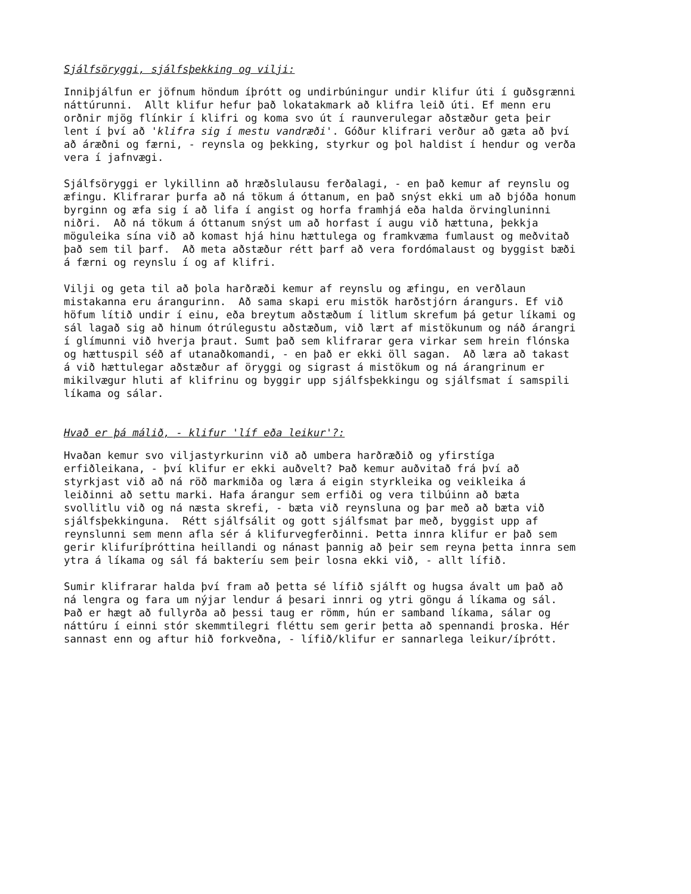Sjálfsöryggi, sjálfsþekking og vilji:
Inniþjálfun er jöfnum höndum íþrótt og undirbúningur undir klifur úti í guðsgrænni
náttúrunni.  Allt klifur hefur það lokatakmark að klifra leið úti. Ef menn eru
orðnir mjög flínkir í klifri og koma svo út í raunverulegar aðstæður geta þeir
lent í því að 'klifra sig í mestu vandræði'. Góður klifrari verður að gæta að því
að áræðni og færni, - reynsla og þekking, styrkur og þol haldist í hendur og verða
vera í jafnvægi.
Sjálfsöryggi er lykillinn að hræðslulausu ferðalagi, - en það kemur af reynslu og
æfingu. Klifrarar þurfa að ná tökum á óttanum, en það snýst ekki um að bjóða honum
byrginn og æfa sig í að lifa í angist og horfa framhjá eða halda örvingluninni
niðri.  Að ná tökum á óttanum snýst um að horfast í augu við hættuna, þekkja
möguleika sína við að komast hjá hinu hættulega og framkvæma fumlaust og meðvitað
það sem til þarf.  Að meta aðstæður rétt þarf að vera fordómalaust og byggist bæði
á færni og reynslu í og af klifri.
Vilji og geta til að þola harðræði kemur af reynslu og æfingu, en verðlaun
mistakanna eru árangurinn.  Að sama skapi eru mistök harðstjórn árangurs. Ef við
höfum lítið undir í einu, eða breytum aðstæðum í litlum skrefum þá getur líkami og
sál lagað sig að hinum ótrúlegustu aðstæðum, við lært af mistökunum og náð árangri
í glímunni við hverja þraut. Sumt það sem klifrarar gera virkar sem hrein flónska
og hættuspil séð af utanaðkomandi, - en það er ekki öll sagan.  Að læra að takast
á við hættulegar aðstæður af öryggi og sigrast á mistökum og ná árangrinum er
mikilvægur hluti af klifrinu og byggir upp sjálfsþekkingu og sjálfsmat í samspili
líkama og sálar.
Hvað er þá málið, - klifur 'líf eða leikur'?:
Hvaðan kemur svo viljastyrkurinn við að umbera harðræðið og yfirstíga
erfiðleikana, - því klifur er ekki auðvelt? Það kemur auðvitað frá því að
styrkjast við að ná röð markmiða og læra á eigin styrkleika og veikleika á
leiðinni að settu marki. Hafa árangur sem erfiði og vera tilbúinn að bæta
svollitlu við og ná næsta skrefi, - bæta við reynsluna og þar með að bæta við
sjálfsþekkinguna.  Rétt sjálfsálit og gott sjálfsmat þar með, byggist upp af
reynslunni sem menn afla sér á klifurvegferðinni. Þetta innra klifur er það sem
gerir klifuríþróttina heillandi og nánast þannig að þeir sem reyna þetta innra sem
ytra á líkama og sál fá bakteríu sem þeir losna ekki við, - allt lífið.
Sumir klifrarar halda því fram að þetta sé lífið sjálft og hugsa ávalt um það að
ná lengra og fara um nýjar lendur á þesari innri og ytri göngu á líkama og sál.
Það er hægt að fullyrða að þessi taug er römm, hún er samband líkama, sálar og
náttúru í einni stór skemmtilegri fléttu sem gerir þetta að spennandi þroska. Hér
sannast enn og aftur hið forkveðna, - lífið/klifur er sannarlega leikur/íþrótt.